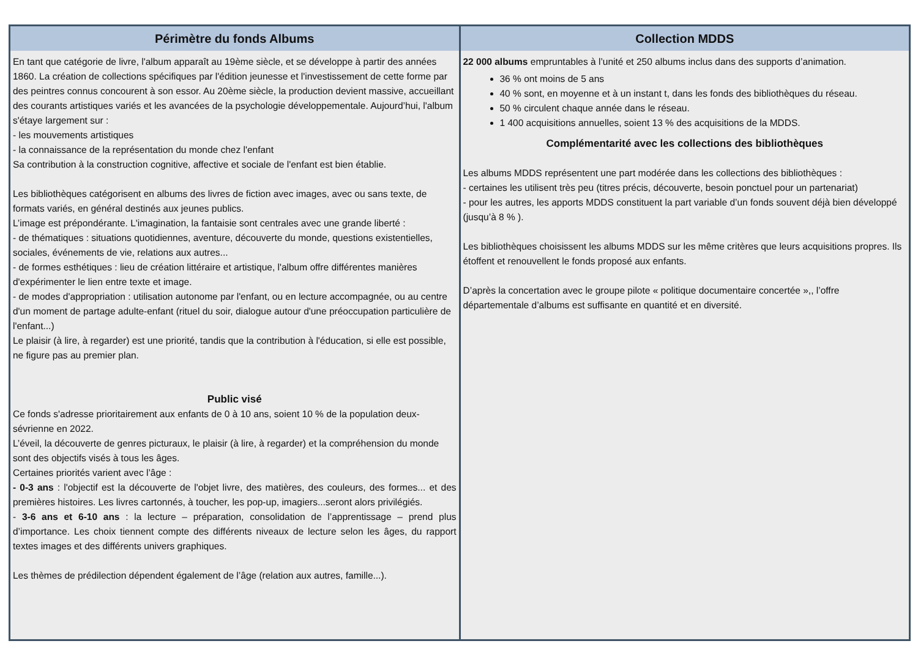| Périmètre du fonds Albums | Collection MDDS |
| --- | --- |
| En tant que catégorie de livre, l'album apparaît au 19ème siècle, et se développe à partir des années 1860. La création de collections spécifiques par l'édition jeunesse et l'investissement de cette forme par des peintres connus concourent à son essor. Au 20ème siècle, la production devient massive, accueillant des courants artistiques variés et les avancées de la psychologie développementale. Aujourd’hui, l'album s'étaye largement sur : - les mouvements artistiques - la connaissance de la représentation du monde chez l'enfant Sa contribution à la construction cognitive, affective et sociale de l'enfant est bien établie. Les bibliothèques catégorisent en albums des livres de fiction avec images, avec ou sans texte, de formats variés, en général destinés aux jeunes publics. L’image est prépondérante. L'imagination, la fantaisie sont centrales avec une grande liberté : - de thématiques : situations quotidiennes, aventure, découverte du monde, questions existentielles, sociales, événements de vie, relations aux autres... - de formes esthétiques : lieu de création littéraire et artistique, l'album offre différentes manières d'expérimenter le lien entre texte et image. - de modes d'appropriation : utilisation autonome par l'enfant, ou en lecture accompagnée, ou au centre d'un moment de partage adulte-enfant (rituel du soir, dialogue autour d'une préoccupation particulière de l'enfant...) Le plaisir (à lire, à regarder) est une priorité, tandis que la contribution à l'éducation, si elle est possible, ne figure pas au premier plan. Public visé Ce fonds s'adresse prioritairement aux enfants de 0 à 10 ans, soient 10 % de la population deux-sévrienne en 2022. L’éveil, la découverte de genres picturaux, le plaisir (à lire, à regarder) et la compréhension du monde sont des objectifs visés à tous les âges. Certaines priorités varient avec l’âge : - 0-3 ans : l'objectif est la découverte de l'objet livre, des matières, des couleurs, des formes... et des premières histoires. Les livres cartonnés, à toucher, les pop-up, imagiers...seront alors privilégiés. - 3-6 ans et 6-10 ans : la lecture – préparation, consolidation de l’apprentissage – prend plus d’importance. Les choix tiennent compte des différents niveaux de lecture selon les âges, du rapport textes images et des différents univers graphiques. Les thèmes de prédilection dépendent également de l’âge (relation aux autres, famille...). | 22 000 albums empruntables à l’unité et 250 albums inclus dans des supports d’animation. 36 % ont moins de 5 ans 40 % sont, en moyenne et à un instant t, dans les fonds des bibliothèques du réseau. 50 % circulent chaque année dans le réseau. 1 400 acquisitions annuelles, soient 13 % des acquisitions de la MDDS. Complémentarité avec les collections des bibliothèques Les albums MDDS représentent une part modérée dans les collections des bibliothèques : - certaines les utilisent très peu (titres précis, découverte, besoin ponctuel pour un partenariat) - pour les autres, les apports MDDS constituent la part variable d’un fonds souvent déjà bien développé (jusqu’à 8 % ). Les bibliothèques choisissent les albums MDDS sur les même critères que leurs acquisitions propres. Ils étoffent et renouvellent le fonds proposé aux enfants. D’après la concertation avec le groupe pilote « politique documentaire concertée »,, l’offre départementale d’albums est suffisante en quantité et en diversité. |